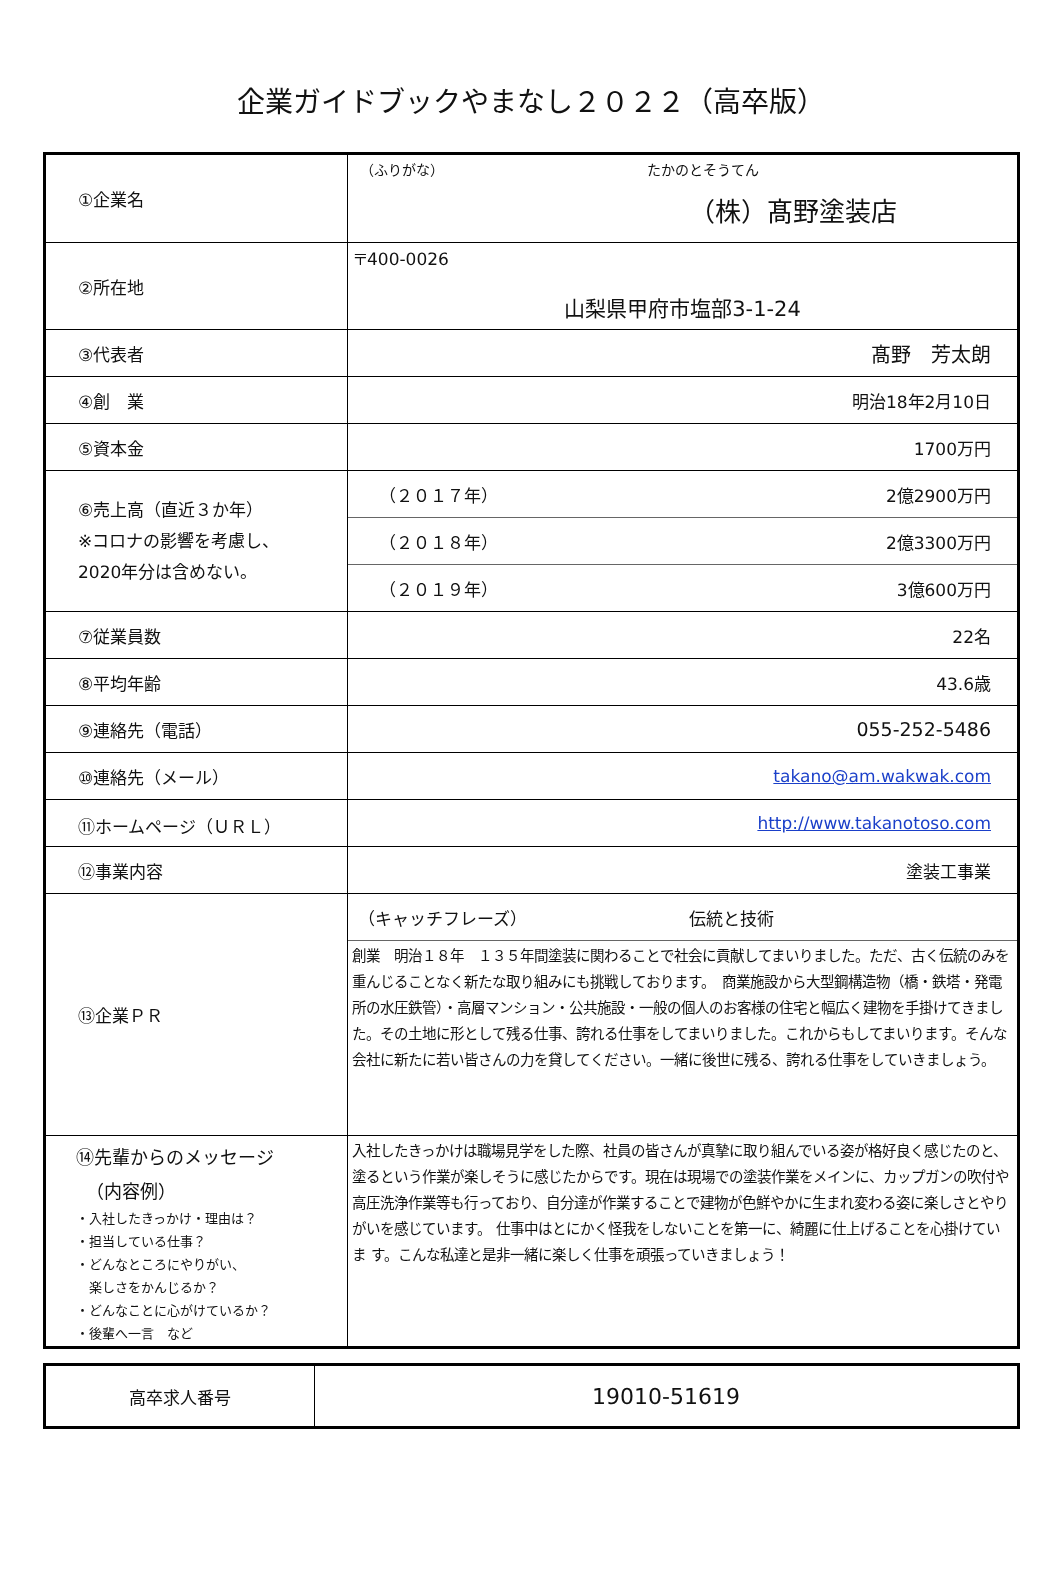企業ガイドブックやまなし２０２２（高卒版）
| ①企業名 | （ふりがな） たかのとそうてん （株）髙野塗装店 |
| ②所在地 | 〒400-0026 山梨県甲府市塩部3-1-24 |
| ③代表者 | 髙野 芳太朗 |
| ④創 業 | 明治18年2月10日 |
| ⑤資本金 | 1700万円 |
| ⑥売上高（直近３か年） ※コロナの影響を考慮し、 2020年分は含めない。 | （２０１７年） 2億2900万円 |
| | （２０１８年） 2億3300万円 |
| | （２０１９年） 3億600万円 |
| ⑦従業員数 | 22名 |
| ⑧平均年齢 | 43.6歳 |
| ⑨連絡先（電話） | 055-252-5486 |
| ⑩連絡先（メール） | takano@am.wakwak.com |
| ⑪ホームページ（ＵＲＬ） | http://www.takanotoso.com |
| ⑫事業内容 | 塗装工事業 |
| ⑬企業ＰＲ | （キャッチフレーズ） 伝統と技術 |
| | 創業 明治１８年 １３５年間塗装に関わることで社会に貢献してまいりました。ただ、古く伝統のみを重んじることなく新たな取り組みにも挑戦しております。 商業施設から大型鋼構造物（橋・鉄塔・発電所の水圧鉄管）・高層マンション・公共施設・一般の個人のお客様の住宅と幅広く建物を手掛けてきました。その土地に形として残る仕事、誇れる仕事をしてまいりました。これからもしてまいります。そんな会社に新たに若い皆さんの力を貸してください。一緒に後世に残る、誇れる仕事をしていきましょう。 |
| ⑭先輩からのメッセージ （内容例） ・入社したきっかけ・理由は？ ・担当している仕事？ ・どんなところにやりがい、 楽しさをかんじるか？ ・どんなことに心がけているか？ ・後輩へ一言 など | 入社したきっかけは職場見学をした際、社員の皆さんが真摯に取り組んでいる姿が格好良く感じたのと、塗るという作業が楽しそうに感じたからです。現在は現場での塗装作業をメインに、カップガンの吹付や高圧洗浄作業等も行っており、自分達が作業することで建物が色鮮やかに生まれ変わる姿に楽しさとやりがいを感じています。 仕事中はとにかく怪我をしないことを第一に、綺麗に仕上げることを心掛けていま す。こんな私達と是非一緒に楽しく仕事を頑張っていきましょう！ |
| 高卒求人番号 | 19010-51619 |